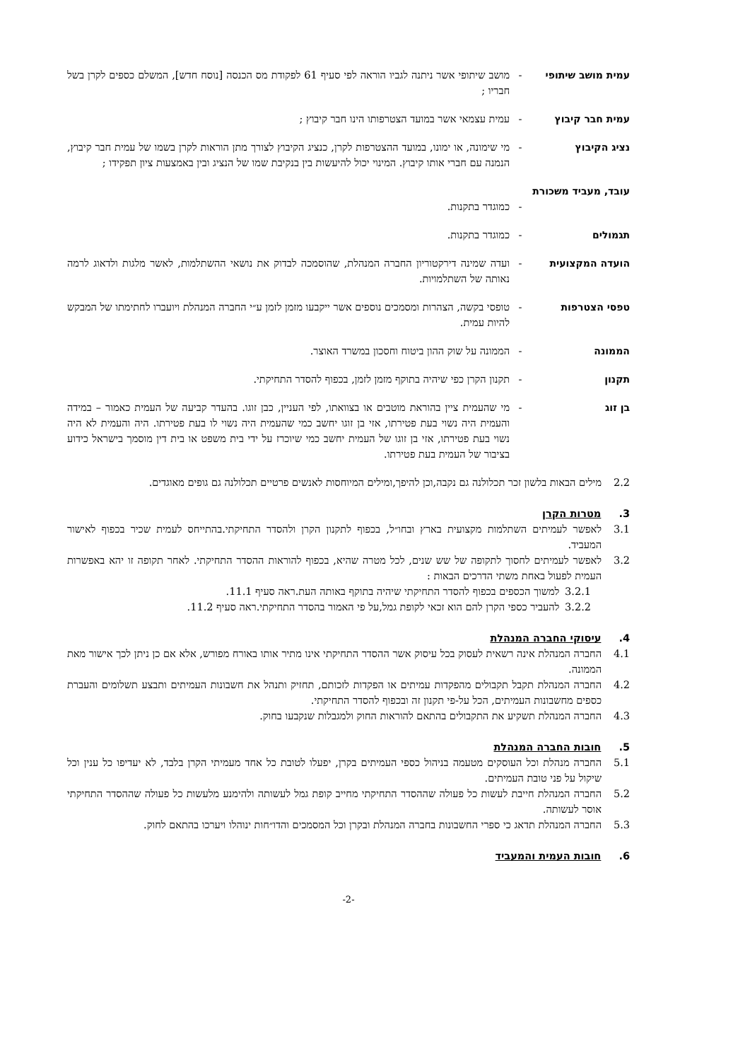עמית מושב שיתופי - מושב שיתופי אשר ניתנה לגביו הוראה לפי סעיף 61 לפקודת מס הכנסה [נוסח חדש], המשלם כספים לקרן בשל חבריו ;
עמית חבר קיבוץ - עמית עצמאי אשר במועד הצטרפותו הינו חבר קיבוץ ;
נציג הקיבוץ - מי שימונה, או ימונו, במועד ההצטרפות לקרן, כנציג הקיבוץ לצורך מתן הוראות לקרן בשמו של עמית חבר קיבוץ, הנמנה עם חברי אותו קיבוץ. המינוי יכול להיעשות בין בנקיבת שמו של הנציג ובין באמצעות ציון תפקידו ;
עובד, מעביד משכורת
-
כמוגדר בתקנות.
תגמולים - כמוגדר בתקנות.
הועדה המקצועית - ועדה שמינה דירקטוריון החברה המנהלת, שהוסמכה לבדוק את נושאי ההשתלמות, לאשר מלגות ולדאוג לרמה נאותה של השתלמויות.
טפסי הצטרפות - טופסי בקשה, הצהרות ומסמכים נוספים אשר ייקבעו מזמן לזמן ע״י החברה המנהלת ויועברו לחתימתו של המבקש להיות עמית.
הממונה - הממונה על שוק ההון ביטוח וחסכון במשרד האוצר.
תקנון - תקנון הקרן כפי שיהיה בתוקף מזמן לזמן, בכפוף להסדר התחיקתי.
בן זוג - מי שהעמית ציין בהוראת מוטבים או בצוואתו, לפי העניין, כבן זוגו. בהעדר קביעה של העמית כאמור – במידה והעמית היה נשוי בעת פטירתו, אזי בן זוגו יחשב כמי שהעמית היה נשוי לו בעת פטירתו. היה והעמית לא היה נשוי בעת פטירתו, אזי בן זוגו של העמית יחשב כמי שיוכרז על ידי בית משפט או בית דין מוסמך בישראל כידוע בציבור של העמית בעת פטירתו.
2.2 מילים הבאות בלשון זכר תכלולנה גם נקבה,וכן להיפך,ומילים המיוחסות לאנשים פרטיים תכלולנה גם גופים מאוגדים.
3. מטרות הקרן
3.1 לאפשר לעמיתים השתלמות מקצועית בארץ ובחו״ל, בכפוף לתקנון הקרן ולהסדר התחיקתי.בהתייחס לעמית שכיר בכפוף לאישור המעביד.
3.2 לאפשר לעמיתים לחסוך לתקופה של שש שנים, לכל מטרה שהיא, בכפוף להוראות ההסדר התחיקתי. לאחר תקופה זו יהא באפשרות העמית לפעול באחת משתי הדרכים הבאות :
3.2.1
למשוך הכספים בכפוף להסדר התחיקתי שיהיה בתוקף באותה העת.ראה סעיף 11.1.
3.2.2
להעביר כספי הקרן להם הוא זכאי לקופת גמל,על פי האמור בהסדר התחיקתי.ראה סעיף 11.2.
4. עיסוקי החברה המנהלת
4.1 החברה המנהלת אינה רשאית לעסוק בכל עיסוק אשר ההסדר התחיקתי אינו מתיר אותו באורח מפורש, אלא אם כן ניתן לכך אישור מאת הממונה.
4.2 החברה המנהלת תקבל תקבולים מהפקדות עמיתים או הפקדות לזכותם, תחזיק ותנהל את חשבונות העמיתים ותבצע תשלומים והעברת כספים מחשבונות העמיתים, הכל על-פי תקנון זה ובכפוף להסדר התחיקתי.
4.3 החברה המנהלת תשקיע את התקבולים בהתאם להוראות החוק ולמגבלות שנקבעו בחוק.
5. חובות החברה המנהלת
5.1 החברה מנהלת וכל העוסקים מטעמה בניהול כספי העמיתים בקרן, יפעלו לטובת כל אחד מעמיתי הקרן בלבד, לא יעדיפו כל ענין וכל שיקול על פני טובת העמיתים.
5.2 החברה המנהלת חייבת לעשות כל פעולה שההסדר התחיקתי מחייב קופת גמל לעשותה ולהימנע מלעשות כל פעולה שההסדר התחיקתי אוסר לעשותה.
5.3 החברה המנהלת תדאג כי ספרי החשבונות בחברה המנהלת ובקרן וכל המסמכים והדו״חות ינוהלו ויערכו בהתאם לחוק.
6. חובות העמית והמעביד
-2-